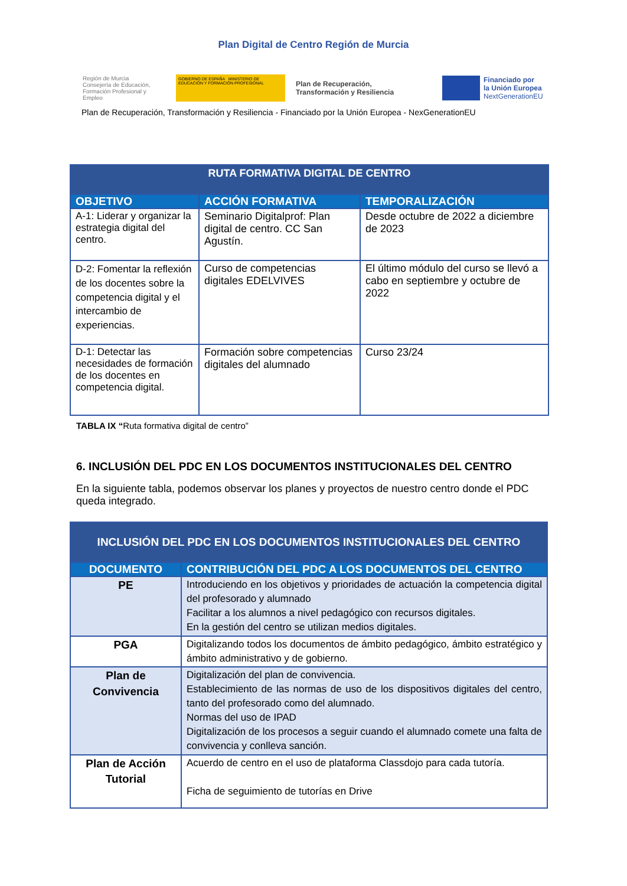Plan Digital de Centro Región de Murcia
Región de Murcia
Consejería de Educación, Formación Profesional y Empleo
GOBIERNO DE ESPAÑA MINISTERIO DE EDUCACIÓN Y FORMACIÓN PROFESIONAL
Plan de Recuperación,
Transformación y Resiliencia
Financiado por
la Unión Europea
NextGenerationEU
Plan de Recuperación, Transformación y Resiliencia - Financiado por la Unión Europea - NexGenerationEU
| RUTA FORMATIVA DIGITAL DE CENTRO | | |
| --- | --- | --- |
| OBJETIVO | ACCIÓN FORMATIVA | TEMPORALIZACIÓN |
| A-1: Liderar y organizar la estrategia digital del centro. | Seminario Digitalprof: Plan digital de centro. CC San Agustín. | Desde octubre de 2022 a diciembre de 2023 |
| D-2: Fomentar la reflexión de los docentes sobre la competencia digital y el intercambio de experiencias. | Curso de competencias digitales EDELVIVES | El último módulo del curso se llevó a cabo en septiembre y octubre de 2022 |
| D-1: Detectar las necesidades de formación de los docentes en competencia digital. | Formación sobre competencias digitales del alumnado | Curso 23/24 |
TABLA IX “Ruta formativa digital de centro”
6. INCLUSIÓN DEL PDC EN LOS DOCUMENTOS INSTITUCIONALES DEL CENTRO
En la siguiente tabla, podemos observar los planes y proyectos de nuestro centro donde el PDC queda integrado.
| INCLUSIÓN DEL PDC EN LOS DOCUMENTOS INSTITUCIONALES DEL CENTRO | |
| --- | --- |
| DOCUMENTO | CONTRIBUCIÓN DEL PDC A LOS DOCUMENTOS DEL CENTRO |
| PE | Introduciendo en los objetivos y prioridades de actuación la competencia digital del profesorado y alumnado Facilitar a los alumnos a nivel pedagógico con recursos digitales. En la gestión del centro se utilizan medios digitales. |
| PGA | Digitalizando todos los documentos de ámbito pedagógico, ámbito estratégico y ámbito administrativo y de gobierno. |
| Plan de Convivencia | Digitalización del plan de convivencia. Establecimiento de las normas de uso de los dispositivos digitales del centro, tanto del profesorado como del alumnado. Normas del uso de IPAD Digitalización de los procesos a seguir cuando el alumnado comete una falta de convivencia y conlleva sanción. |
| Plan de Acción Tutorial | Acuerdo de centro en el uso de plataforma Classdojo para cada tutoría. Ficha de seguimiento de tutorías en Drive |